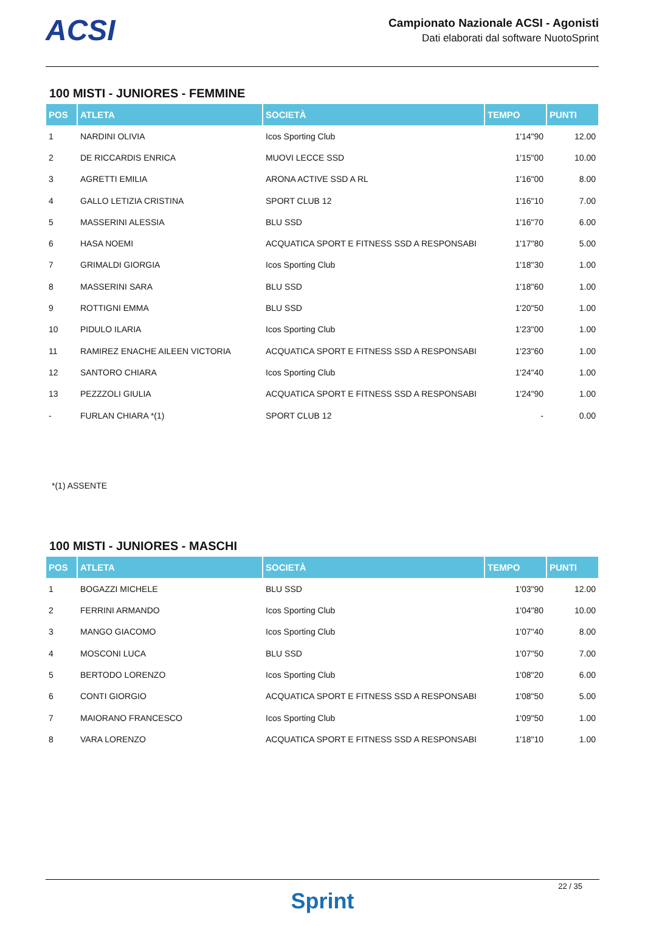ACSI
Campionato Nazionale ACSI - Agonisti
Dati elaborati dal software NuotoSprint
100 MISTI - JUNIORES - FEMMINE
| POS | ATLETA | SOCIETÀ | TEMPO | PUNTI |
| --- | --- | --- | --- | --- |
| 1 | NARDINI OLIVIA | Icos Sporting Club | 1'14"90 | 12.00 |
| 2 | DE RICCARDIS ENRICA | MUOVI LECCE SSD | 1'15"00 | 10.00 |
| 3 | AGRETTI EMILIA | ARONA ACTIVE SSD A RL | 1'16"00 | 8.00 |
| 4 | GALLO LETIZIA CRISTINA | SPORT CLUB 12 | 1'16"10 | 7.00 |
| 5 | MASSERINI ALESSIA | BLU SSD | 1'16"70 | 6.00 |
| 6 | HASA NOEMI | ACQUATICA SPORT E FITNESS SSD A RESPONSABI | 1'17"80 | 5.00 |
| 7 | GRIMALDI GIORGIA | Icos Sporting Club | 1'18"30 | 1.00 |
| 8 | MASSERINI SARA | BLU SSD | 1'18"60 | 1.00 |
| 9 | ROTTIGNI EMMA | BLU SSD | 1'20"50 | 1.00 |
| 10 | PIDULO ILARIA | Icos Sporting Club | 1'23"00 | 1.00 |
| 11 | RAMIREZ ENACHE AILEEN VICTORIA | ACQUATICA SPORT E FITNESS SSD A RESPONSABI | 1'23"60 | 1.00 |
| 12 | SANTORO CHIARA | Icos Sporting Club | 1'24"40 | 1.00 |
| 13 | PEZZZOLI GIULIA | ACQUATICA SPORT E FITNESS SSD A RESPONSABI | 1'24"90 | 1.00 |
| - | FURLAN CHIARA *(1) | SPORT CLUB 12 | - | 0.00 |
*(1) ASSENTE
100 MISTI - JUNIORES - MASCHI
| POS | ATLETA | SOCIETÀ | TEMPO | PUNTI |
| --- | --- | --- | --- | --- |
| 1 | BOGAZZI MICHELE | BLU SSD | 1'03"90 | 12.00 |
| 2 | FERRINI ARMANDO | Icos Sporting Club | 1'04"80 | 10.00 |
| 3 | MANGO GIACOMO | Icos Sporting Club | 1'07"40 | 8.00 |
| 4 | MOSCONI LUCA | BLU SSD | 1'07"50 | 7.00 |
| 5 | BERTODO LORENZO | Icos Sporting Club | 1'08"20 | 6.00 |
| 6 | CONTI GIORGIO | ACQUATICA SPORT E FITNESS SSD A RESPONSABI | 1'08"50 | 5.00 |
| 7 | MAIORANO FRANCESCO | Icos Sporting Club | 1'09"50 | 1.00 |
| 8 | VARA LORENZO | ACQUATICA SPORT E FITNESS SSD A RESPONSABI | 1'18"10 | 1.00 |
22 / 35
Sprint